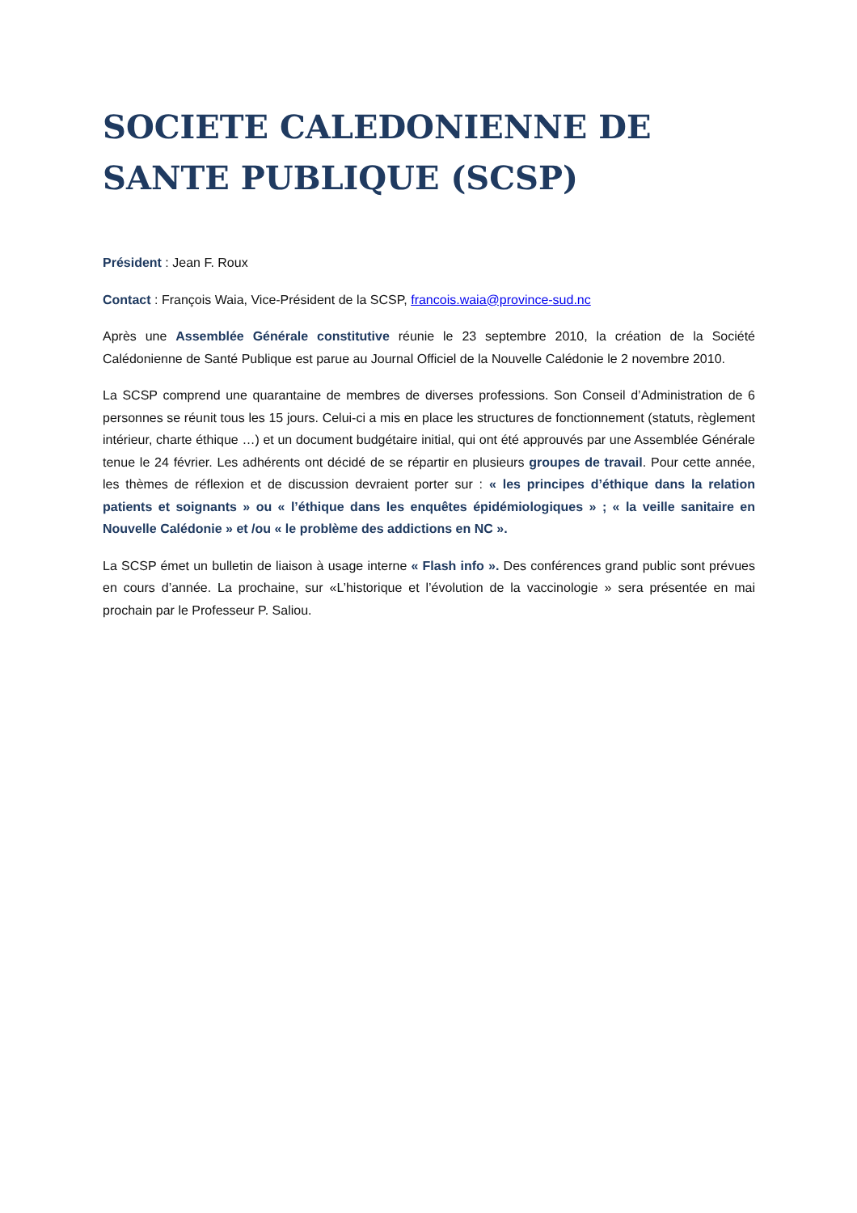SOCIETE CALEDONIENNE DE SANTE PUBLIQUE (SCSP)
Président : Jean F. Roux
Contact : François Waia, Vice-Président de la SCSP, francois.waia@province-sud.nc
Après une Assemblée Générale constitutive réunie le 23 septembre 2010, la création de la Société Calédonienne de Santé Publique est parue au Journal Officiel de la Nouvelle Calédonie le 2 novembre 2010.
La SCSP comprend une quarantaine de membres de diverses professions. Son Conseil d’Administration de 6 personnes se réunit tous les 15 jours. Celui-ci a mis en place les structures de fonctionnement (statuts, règlement intérieur, charte éthique …) et un document budgétaire initial, qui ont été approuvés par une Assemblée Générale tenue le 24 février. Les adhérents ont décidé de se répartir en plusieurs groupes de travail. Pour cette année, les thèmes de réflexion et de discussion devraient porter sur : « les principes d’éthique dans la relation patients et soignants » ou « l’éthique dans les enquêtes épidémiologiques » ; « la veille sanitaire en Nouvelle Calédonie » et /ou « le problème des addictions en NC ».
La SCSP émet un bulletin de liaison à usage interne « Flash info ». Des conférences grand public sont prévues en cours d’année. La prochaine, sur «L’historique et l’évolution de la vaccinologie » sera présentée en mai prochain par le Professeur P. Saliou.